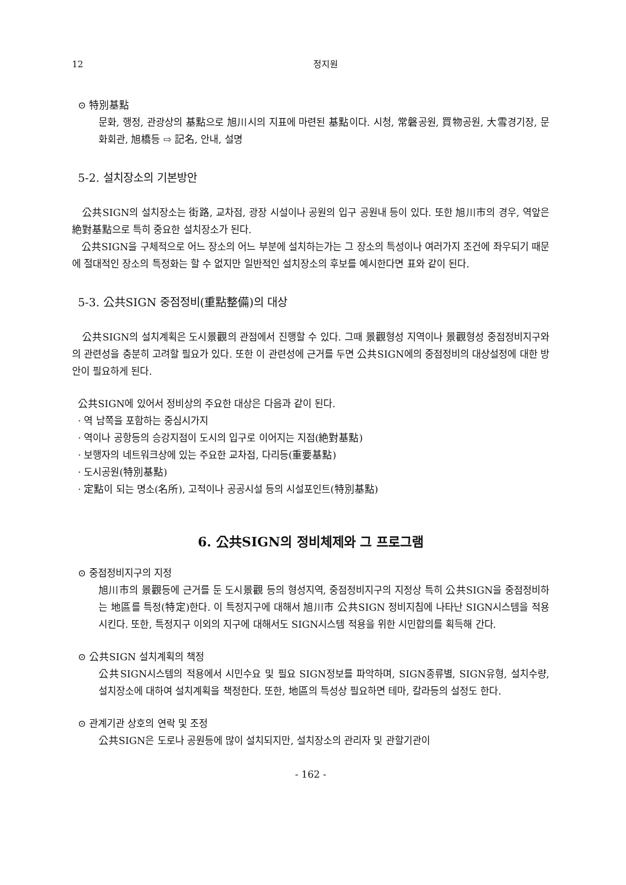12 정지원
⊙ 特別基點
문화, 행정, 관광상의 基點으로 旭川시의 지표에 마련된 基點이다. 시청, 常磐공원, 買物공원, 大雪경기장, 문화회관, 旭橋등 ⇨ 記名, 안내, 설명
5-2. 설치장소의 기본방안
公共SIGN의 설치장소는 街路, 교차점, 광장 시설이나 공원의 입구 공원내 등이 있다. 또한 旭川市의 경우, 역앞은 絶對基點으로 특히 중요한 설치장소가 된다.
公共SIGN을 구체적으로 어느 장소의 어느 부분에 설치하는가는 그 장소의 특성이나 여러가지 조건에 좌우되기 때문에 절대적인 장소의 특정화는 할 수 없지만 일반적인 설치장소의 후보를 예시한다면 표와 같이 된다.
5-3. 公共SIGN 중점정비(重點整備)의 대상
公共SIGN의 설치계획은 도시景觀의 관점에서 진행할 수 있다. 그때 景觀형성 지역이나 景觀형성 중점정비지구와의 관련성을 충분히 고려할 필요가 있다. 또한 이 관련성에 근거를 두면 公共SIGN에의 중점정비의 대상설정에 대한 방안이 필요하게 된다.
公共SIGN에 있어서 정비상의 주요한 대상은 다음과 같이 된다.
· 역 남쪽을 포함하는 중심시가지
· 역이나 공항등의 승강지점이 도시의 입구로 이어지는 지점(絶對基點)
· 보행자의 네트워크상에 있는 주요한 교차점, 다리등(重要基點)
· 도시공원(特別基點)
· 定點이 되는 명소(名所), 고적이나 공공시설 등의 시설포인트(特別基點)
6. 公共SIGN의 정비체제와 그 프로그램
⊙ 중점정비지구의 지정
旭川市의 景觀등에 근거를 둔 도시景觀 등의 형성지역, 중점정비지구의 지정상 특히 公共SIGN을 중점정비하는 地區를 특정(特定)한다. 이 특정지구에 대해서 旭川市 公共SIGN 정비지침에 나타난 SIGN시스템을 적용시킨다. 또한, 특정지구 이외의 지구에 대해서도 SIGN시스템 적용을 위한 시민합의를 획득해 간다.
⊙ 公共SIGN 설치계획의 책정
公共SIGN시스템의 적용에서 시민수요 및 필요 SIGN정보를 파악하며, SIGN종류별, SIGN유형, 설치수량, 설치장소에 대하여 설치계획을 책정한다. 또한, 地區의 특성상 필요하면 테마, 칼라등의 설정도 한다.
⊙ 관계기관 상호의 연락 및 조정
公共SIGN은 도로나 공원등에 많이 설치되지만, 설치장소의 관리자 및 관할기관이
- 162 -